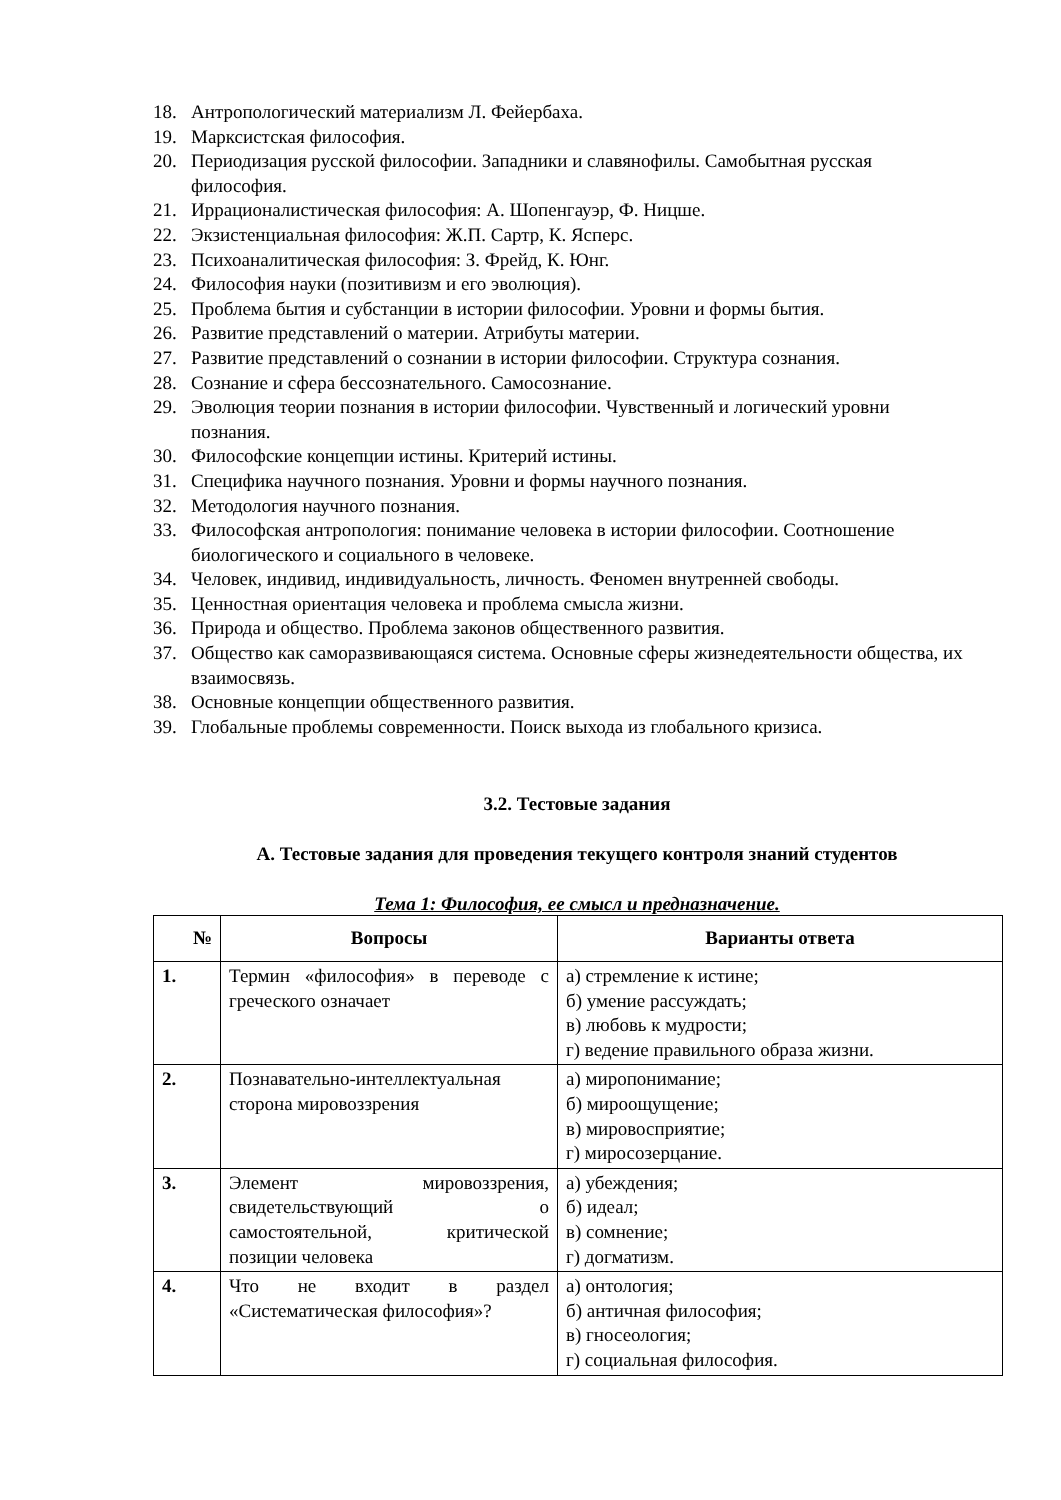18. Антропологический материализм Л. Фейербаха.
19. Марксистская философия.
20. Периодизация русской философии. Западники и славянофилы. Самобытная русская философия.
21. Иррационалистическая философия: А. Шопенгауэр, Ф. Ницше.
22. Экзистенциальная философия: Ж.П. Сартр, К. Ясперс.
23. Психоаналитическая философия: З. Фрейд, К. Юнг.
24. Философия науки (позитивизм и его эволюция).
25. Проблема бытия и субстанции в истории философии. Уровни и формы бытия.
26. Развитие представлений о материи. Атрибуты материи.
27. Развитие представлений о сознании в истории философии. Структура сознания.
28. Сознание и сфера бессознательного. Самосознание.
29. Эволюция теории познания в истории философии. Чувственный и логический уровни познания.
30. Философские концепции истины. Критерий истины.
31. Специфика научного познания. Уровни и формы научного познания.
32. Методология научного познания.
33. Философская антропология: понимание человека в истории философии. Соотношение биологического и социального в человеке.
34. Человек, индивид, индивидуальность, личность. Феномен внутренней свободы.
35. Ценностная ориентация человека и проблема смысла жизни.
36. Природа и общество. Проблема законов общественного развития.
37. Общество как саморазвивающаяся система. Основные сферы жизнедеятельности общества, их взаимосвязь.
38. Основные концепции общественного развития.
39. Глобальные проблемы современности. Поиск выхода из глобального кризиса.
3.2. Тестовые задания
А. Тестовые задания для проведения текущего контроля знаний студентов
Тема 1: Философия, ее смысл и предназначение.
| № | Вопросы | Варианты ответа |
| --- | --- | --- |
| 1. | Термин «философия» в переводе с греческого означает | а) стремление к истине; б) умение рассуждать; в) любовь к мудрости; г) ведение правильного образа жизни. |
| 2. | Познавательно-интеллектуальная сторона мировоззрения | а) миропонимание; б) мироощущение; в) мировосприятие; г) миросозерцание. |
| 3. | Элемент мировоззрения, свидетельствующий о самостоятельной, критической позиции человека | а) убеждения; б) идеал; в) сомнение; г) догматизм. |
| 4. | Что не входит в раздел «Систематическая философия»? | а) онтология; б) античная философия; в) гносеология; г) социальная философия. |